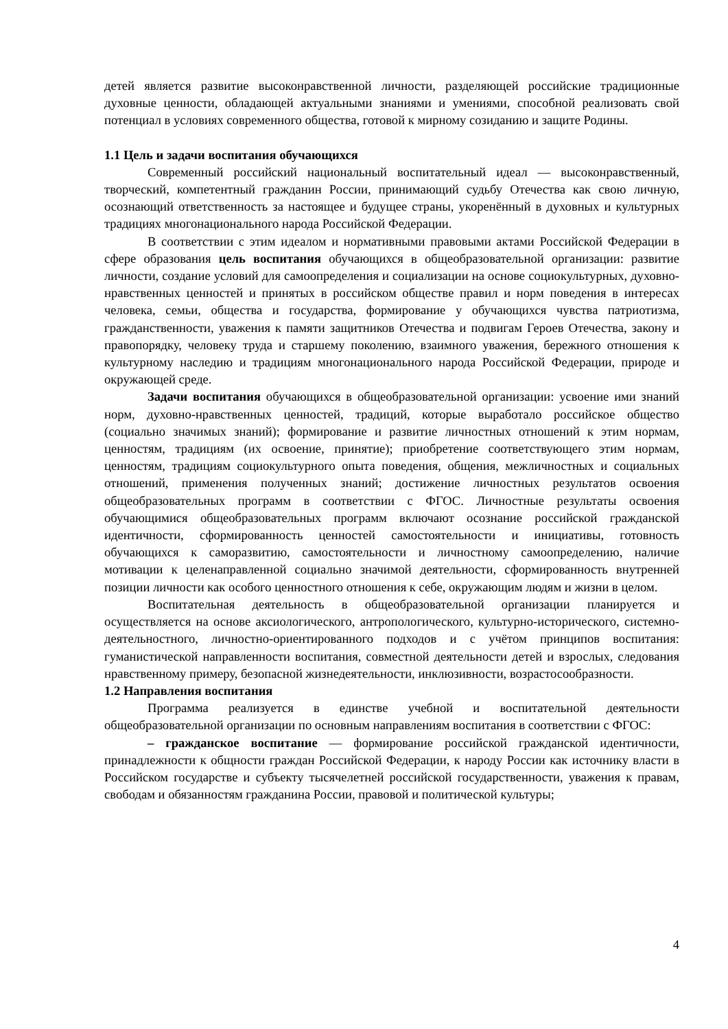детей является развитие высоконравственной личности, разделяющей российские традиционные духовные ценности, обладающей актуальными знаниями и умениями, способной реализовать свой потенциал в условиях современного общества, готовой к мирному созиданию и защите Родины.
1.1 Цель и задачи воспитания обучающихся
Современный российский национальный воспитательный идеал — высоконравственный, творческий, компетентный гражданин России, принимающий судьбу Отечества как свою личную, осознающий ответственность за настоящее и будущее страны, укоренённый в духовных и культурных традициях многонационального народа Российской Федерации.
В соответствии с этим идеалом и нормативными правовыми актами Российской Федерации в сфере образования цель воспитания обучающихся в общеобразовательной организации: развитие личности, создание условий для самоопределения и социализации на основе социокультурных, духовно-нравственных ценностей и принятых в российском обществе правил и норм поведения в интересах человека, семьи, общества и государства, формирование у обучающихся чувства патриотизма, гражданственности, уважения к памяти защитников Отечества и подвигам Героев Отечества, закону и правопорядку, человеку труда и старшему поколению, взаимного уважения, бережного отношения к культурному наследию и традициям многонационального народа Российской Федерации, природе и окружающей среде.
Задачи воспитания обучающихся в общеобразовательной организации: усвоение ими знаний норм, духовно-нравственных ценностей, традиций, которые выработало российское общество (социально значимых знаний); формирование и развитие личностных отношений к этим нормам, ценностям, традициям (их освоение, принятие); приобретение соответствующего этим нормам, ценностям, традициям социокультурного опыта поведения, общения, межличностных и социальных отношений, применения полученных знаний; достижение личностных результатов освоения общеобразовательных программ в соответствии с ФГОС. Личностные результаты освоения обучающимися общеобразовательных программ включают осознание российской гражданской идентичности, сформированность ценностей самостоятельности и инициативы, готовность обучающихся к саморазвитию, самостоятельности и личностному самоопределению, наличие мотивации к целенаправленной социально значимой деятельности, сформированность внутренней позиции личности как особого ценностного отношения к себе, окружающим людям и жизни в целом.
Воспитательная деятельность в общеобразовательной организации планируется и осуществляется на основе аксиологического, антропологического, культурно-исторического, системно-деятельностного, личностно-ориентированного подходов и с учётом принципов воспитания: гуманистической направленности воспитания, совместной деятельности детей и взрослых, следования нравственному примеру, безопасной жизнедеятельности, инклюзивности, возрастосообразности.
1.2 Направления воспитания
Программа реализуется в единстве учебной и воспитательной деятельности общеобразовательной организации по основным направлениям воспитания в соответствии с ФГОС:
– гражданское воспитание — формирование российской гражданской идентичности, принадлежности к общности граждан Российской Федерации, к народу России как источнику власти в Российском государстве и субъекту тысячелетней российской государственности, уважения к правам, свободам и обязанностям гражданина России, правовой и политической культуры;
4